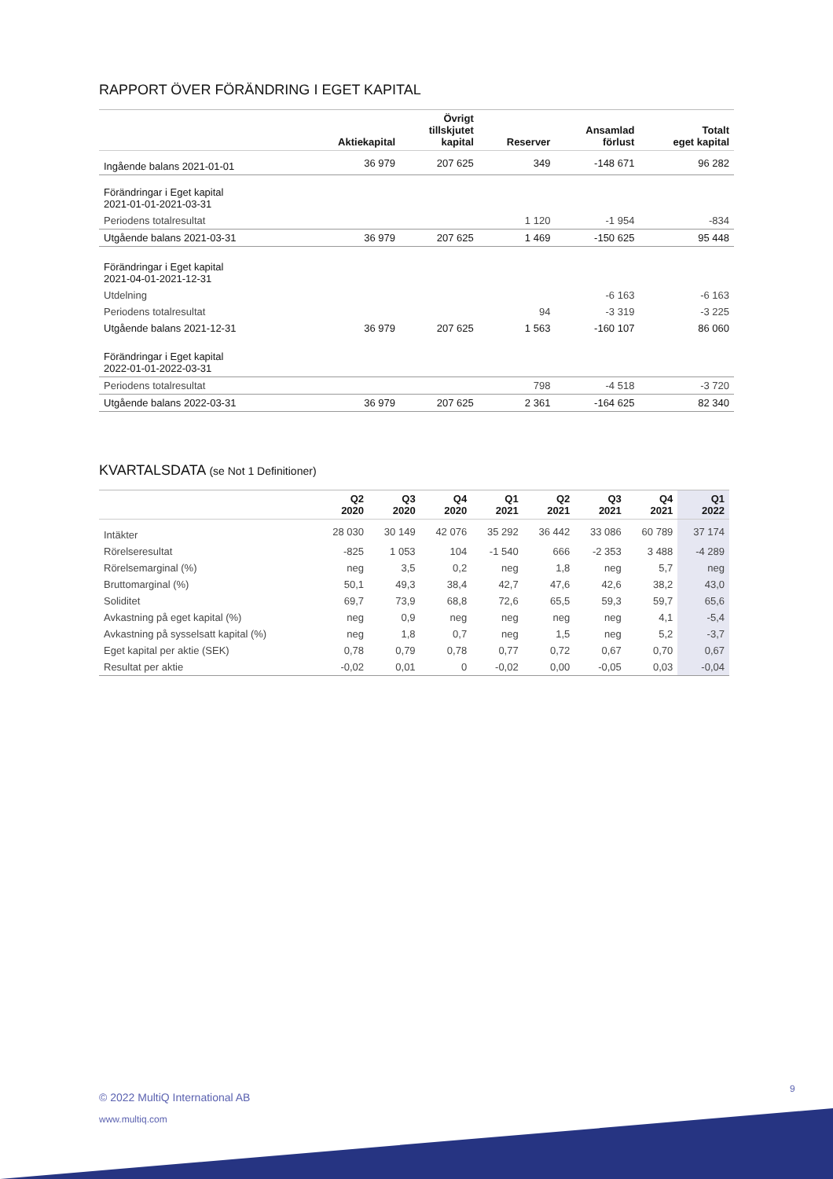RAPPORT ÖVER FÖRÄNDRING I EGET KAPITAL
| | Aktiekapital | Övrigt tillskjutet kapital | Reserver | Ansamlad förlust | Totalt eget kapital |
| --- | --- | --- | --- | --- | --- |
| Ingående balans 2021-01-01 | 36 979 | 207 625 | 349 | -148 671 | 96 282 |
| Förändringar i Eget kapital 2021-01-01-2021-03-31 | | | | | |
| Periodens totalresultat | | | 1 120 | -1 954 | -834 |
| Utgående balans 2021-03-31 | 36 979 | 207 625 | 1 469 | -150 625 | 95 448 |
| Förändringar i Eget kapital 2021-04-01-2021-12-31 | | | | | |
| Utdelning | | | | -6 163 | -6 163 |
| Periodens totalresultat | | | 94 | -3 319 | -3 225 |
| Utgående balans 2021-12-31 | 36 979 | 207 625 | 1 563 | -160 107 | 86 060 |
| Förändringar i Eget kapital 2022-01-01-2022-03-31 | | | | | |
| Periodens totalresultat | | | 798 | -4 518 | -3 720 |
| Utgående balans 2022-03-31 | 36 979 | 207 625 | 2 361 | -164 625 | 82 340 |
KVARTALSDATA (se Not 1 Definitioner)
| | Q2 2020 | Q3 2020 | Q4 2020 | Q1 2021 | Q2 2021 | Q3 2021 | Q4 2021 | Q1 2022 |
| --- | --- | --- | --- | --- | --- | --- | --- | --- |
| Intäkter | 28 030 | 30 149 | 42 076 | 35 292 | 36 442 | 33 086 | 60 789 | 37 174 |
| Rörelseresultat | -825 | 1 053 | 104 | -1 540 | 666 | -2 353 | 3 488 | -4 289 |
| Rörelsemarginal (%) | neg | 3,5 | 0,2 | neg | 1,8 | neg | 5,7 | neg |
| Bruttomarginal (%) | 50,1 | 49,3 | 38,4 | 42,7 | 47,6 | 42,6 | 38,2 | 43,0 |
| Soliditet | 69,7 | 73,9 | 68,8 | 72,6 | 65,5 | 59,3 | 59,7 | 65,6 |
| Avkastning på eget kapital (%) | neg | 0,9 | neg | neg | neg | neg | 4,1 | -5,4 |
| Avkastning på sysselsatt kapital (%) | neg | 1,8 | 0,7 | neg | 1,5 | neg | 5,2 | -3,7 |
| Eget kapital per aktie (SEK) | 0,78 | 0,79 | 0,78 | 0,77 | 0,72 | 0,67 | 0,70 | 0,67 |
| Resultat per aktie | -0,02 | 0,01 | 0 | -0,02 | 0,00 | -0,05 | 0,03 | -0,04 |
9
© 2022 MultiQ International AB
www.multiq.com